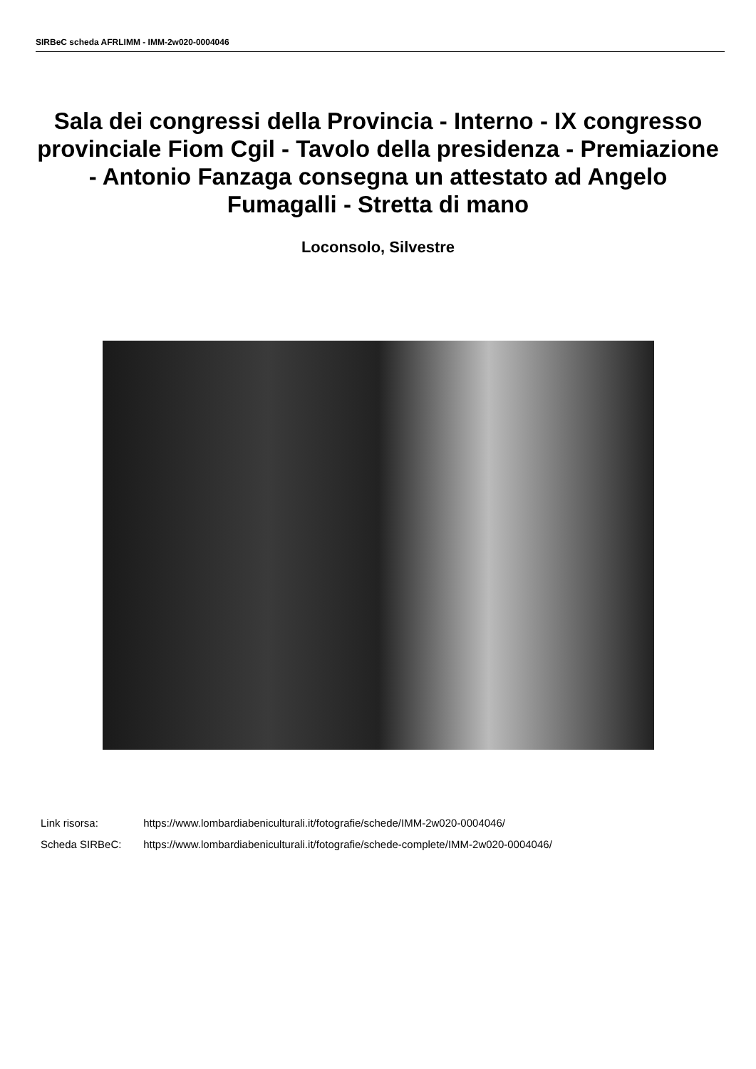SIRBeC scheda AFRLIMM - IMM-2w020-0004046
Sala dei congressi della Provincia - Interno - IX congresso provinciale Fiom Cgil - Tavolo della presidenza - Premiazione - Antonio Fanzaga consegna un attestato ad Angelo Fumagalli - Stretta di mano
Loconsolo, Silvestre
Link risorsa: https://www.lombardiabeniculturali.it/fotografie/schede/IMM-2w020-0004046/
Scheda SIRBeC: https://www.lombardiabeniculturali.it/fotografie/schede-complete/IMM-2w020-0004046/